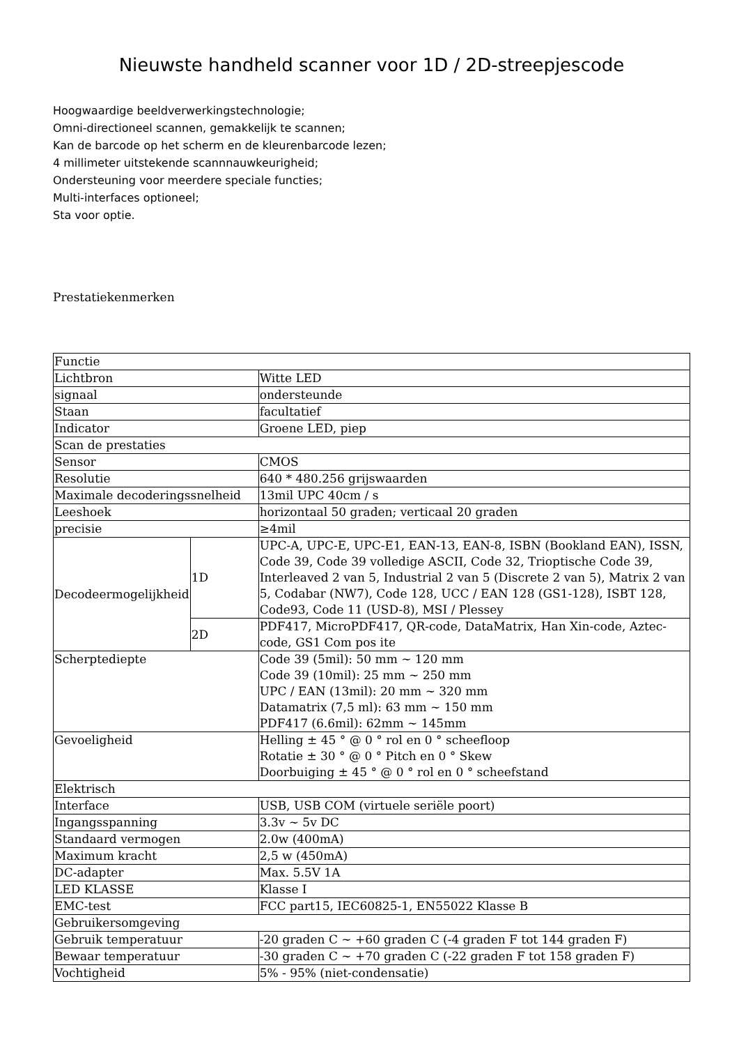Nieuwste handheld scanner voor 1D / 2D-streepjescode
Hoogwaardige beeldverwerkingstechnologie;
Omni-directioneel scannen, gemakkelijk te scannen;
Kan de barcode op het scherm en de kleurenbarcode lezen;
4 millimeter uitstekende scannnauwkeurigheid;
Ondersteuning voor meerdere speciale functies;
Multi-interfaces optioneel;
Sta voor optie.
Prestatiekenmerken
| Functie | | |
| Lichtbron | | Witte LED |
| signaal | | ondersteunde |
| Staan | | facultatief |
| Indicator | | Groene LED, piep |
| Scan de prestaties | | |
| Sensor | | CMOS |
| Resolutie | | 640 * 480.256 grijswaarden |
| Maximale decoderingssnelheid | | 13mil UPC 40cm / s |
| Leeshoek | | horizontaal 50 graden; verticaal 20 graden |
| precisie | | ≥4mil |
| Decodeermogelijkheid | 1D | UPC-A, UPC-E, UPC-E1, EAN-13, EAN-8, ISBN (Bookland EAN), ISSN, Code 39, Code 39 volledige ASCII, Code 32, Trioptische Code 39, Interleaved 2 van 5, Industrial 2 van 5 (Discrete 2 van 5), Matrix 2 van 5, Codabar (NW7), Code 128, UCC / EAN 128 (GS1-128), ISBT 128, Code93, Code 11 (USD-8), MSI / Plessey |
| | 2D | PDF417, MicroPDF417, QR-code, DataMatrix, Han Xin-code, Aztec-code, GS1 Com pos ite |
| Scherptediepte | | Code 39 (5mil): 50 mm ~ 120 mm Code 39 (10mil): 25 mm ~ 250 mm UPC / EAN (13mil): 20 mm ~ 320 mm Datamatrix (7,5 ml): 63 mm ~ 150 mm PDF417 (6.6mil): 62mm ~ 145mm |
| Gevoeligheid | | Helling ± 45 ° @ 0 ° rol en 0 ° scheefloop Rotatie ± 30 ° @ 0 ° Pitch en 0 ° Skew Doorbuiging ± 45 ° @ 0 ° rol en 0 ° scheefstand |
| Elektrisch | | |
| Interface | | USB, USB COM (virtuele seriële poort) |
| Ingangsspanning | | 3.3v ~ 5v DC |
| Standaard vermogen | | 2.0w (400mA) |
| Maximum kracht | | 2,5 w (450mA) |
| DC-adapter | | Max. 5.5V 1A |
| LED KLASSE | | Klasse I |
| EMC-test | | FCC part15, IEC60825-1, EN55022 Klasse B |
| Gebruikersomgeving | | |
| Gebruik temperatuur | | -20 graden C ~ +60 graden C (-4 graden F tot 144 graden F) |
| Bewaar temperatuur | | -30 graden C ~ +70 graden C (-22 graden F tot 158 graden F) |
| Vochtigheid | | 5% - 95% (niet-condensatie) |